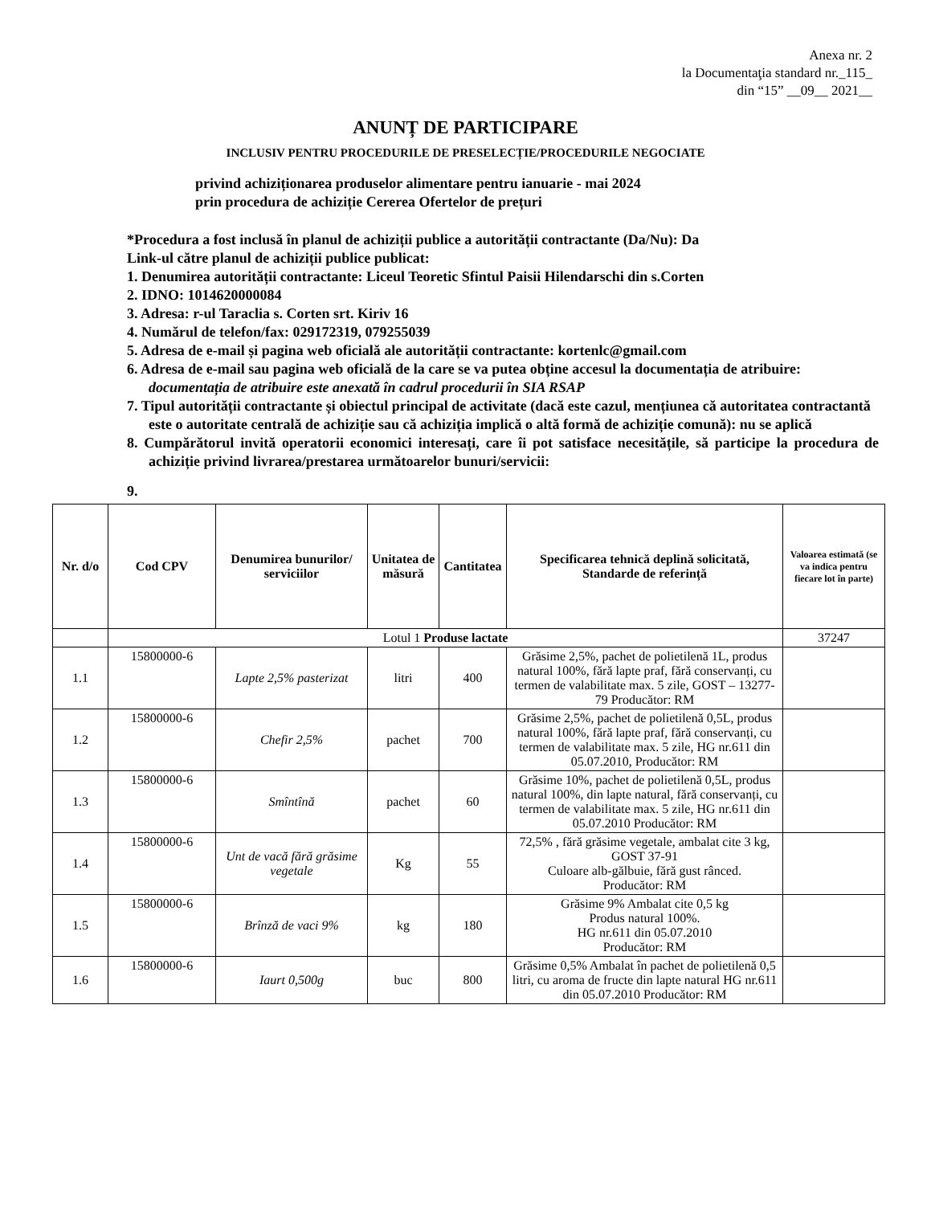Anexa nr. 2
la Documentaţia standard nr._115_
din “15” __09__ 2021__
ANUNȚ DE PARTICIPARE
INCLUSIV PENTRU PROCEDURILE DE PRESELECȚIE/PROCEDURILE NEGOCIATE
privind achiziționarea produselor alimentare pentru ianuarie - mai 2024
prin procedura de achiziție Cererea Ofertelor de prețuri
*Procedura a fost inclusă în planul de achiziții publice a autorității contractante (Da/Nu): Da
Link-ul către planul de achiziții publice publicat:
1. Denumirea autorității contractante: Liceul Teoretic Sfintul Paisii Hilendarschi din s.Corten
2. IDNO: 1014620000084
3. Adresa: r-ul Taraclia s. Corten srt. Kiriv 16
4. Numărul de telefon/fax: 029172319, 079255039
5. Adresa de e-mail și pagina web oficială ale autorității contractante: kortenlc@gmail.com
6. Adresa de e-mail sau pagina web oficială de la care se va putea obține accesul la documentația de atribuire: documentația de atribuire este anexată în cadrul procedurii în SIA RSAP
7. Tipul autorității contractante și obiectul principal de activitate (dacă este cazul, mențiunea că autoritatea contractantă este o autoritate centrală de achiziție sau că achiziția implică o altă formă de achiziție comună): nu se aplică
8. Cumpărătorul invită operatorii economici interesați, care îi pot satisface necesitățile, să participe la procedura de achiziție privind livrarea/prestarea următoarelor bunuri/servicii:
9.
| Nr. d/o | Cod CPV | Denumirea bunurilor/ serviciilor | Unitatea de măsură | Cantitatea | Specificarea tehnică deplină solicitată, Standarde de referință | Valoarea estimată (se va indica pentru fiecare lot în parte) |
| --- | --- | --- | --- | --- | --- | --- |
| | Lotul 1 Produse lactate | | | | | 37247 |
| 1.1 | 15800000-6 | Lapte 2,5% pasterizat | litri | 400 | Grăsime 2,5%, pachet de polietilenă 1L, produs natural 100%, fără lapte praf, fără conservanți, cu termen de valabilitate max. 5 zile, GOST – 13277-79 Producător: RM | |
| 1.2 | 15800000-6 | Chefir 2,5% | pachet | 700 | Grăsime 2,5%, pachet de polietilenă 0,5L, produs natural 100%, fără lapte praf, fără conservanți, cu termen de valabilitate max. 5 zile, HG nr.611 din 05.07.2010, Producător: RM | |
| 1.3 | 15800000-6 | Smîntînă | pachet | 60 | Grăsime 10%, pachet de polietilenă 0,5L, produs natural 100%, din lapte natural, fără conservanți, cu termen de valabilitate max. 5 zile, HG nr.611 din 05.07.2010 Producător: RM | |
| 1.4 | 15800000-6 | Unt de vacă fără grăsime vegetale | Kg | 55 | 72,5% , fără grăsime vegetale, ambalat cite 3 kg, GOST 37-91 Culoare alb-gălbuie, fără gust rânced. Producător: RM | |
| 1.5 | 15800000-6 | Brînză de vaci 9% | kg | 180 | Grăsime 9% Ambalat cite 0,5 kg Produs natural 100%. HG nr.611 din 05.07.2010 Producător: RM | |
| 1.6 | 15800000-6 | Iaurt 0,500g | buc | 800 | Grăsime 0,5% Ambalat în pachet de polietilenă 0,5 litri, cu aroma de fructe din lapte natural HG nr.611 din 05.07.2010 Producător: RM | |